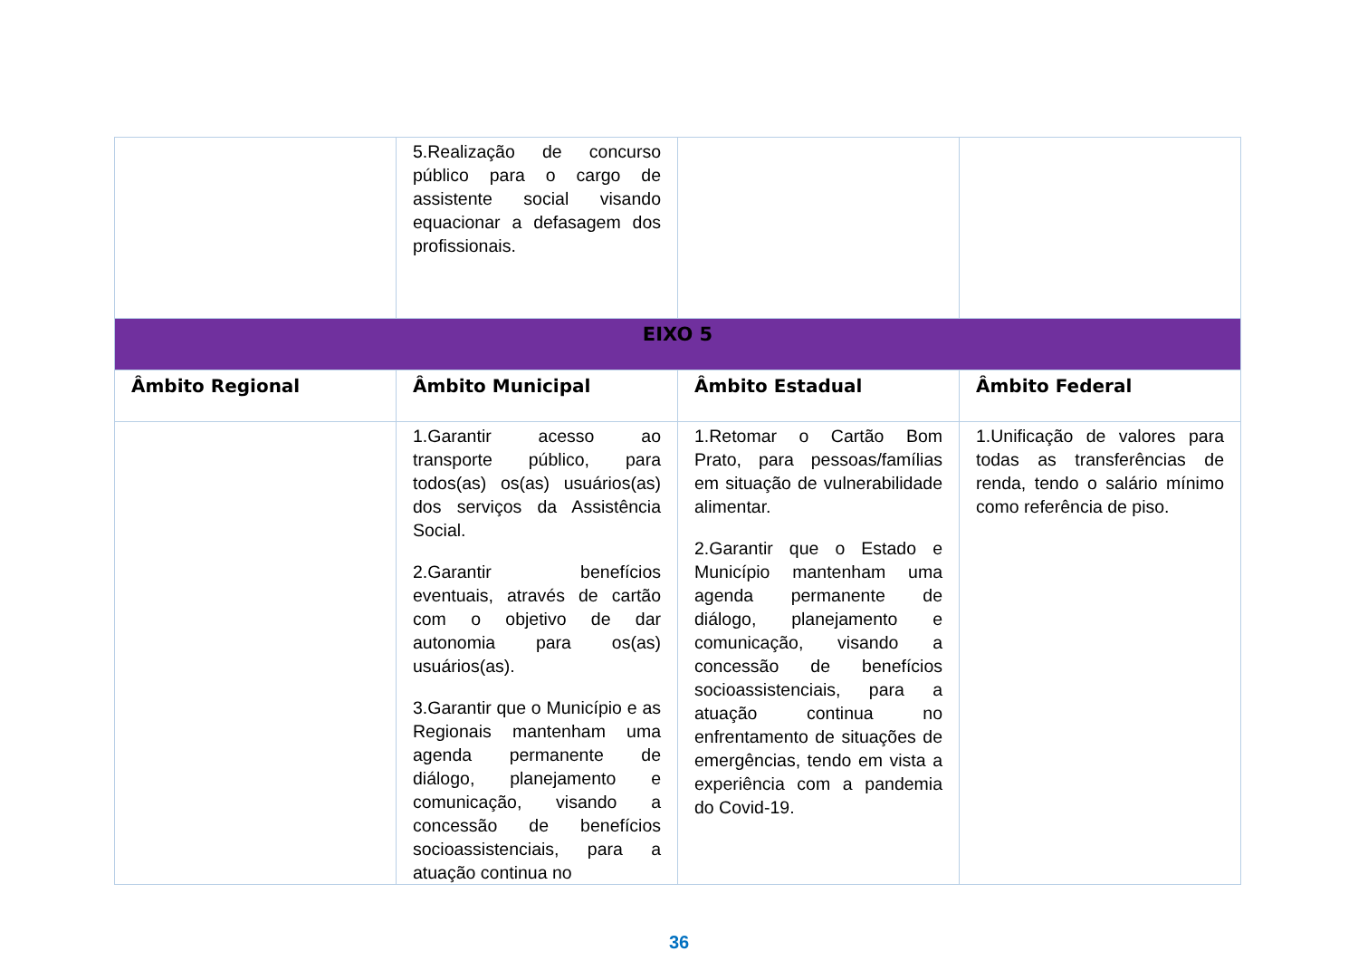| | 5.Realização de concurso público para o cargo de assistente social visando equacionar a defasagem dos profissionais. | | |
| EIXO 5 | | | |
| Âmbito Regional | Âmbito Municipal | Âmbito Estadual | Âmbito Federal |
| | 1.Garantir acesso ao transporte público, para todos(as) os(as) usuários(as) dos serviços da Assistência Social. 2.Garantir benefícios eventuais, através de cartão com o objetivo de dar autonomia para os(as) usuários(as). 3.Garantir que o Município e as Regionais mantenham uma agenda permanente de diálogo, planejamento e comunicação, visando a concessão de benefícios socioassistenciais, para a atuação continua no | 1.Retomar o Cartão Bom Prato, para pessoas/famílias em situação de vulnerabilidade alimentar. 2.Garantir que o Estado e Município mantenham uma agenda permanente de diálogo, planejamento e comunicação, visando a concessão de benefícios socioassistenciais, para a atuação continua no enfrentamento de situações de emergências, tendo em vista a experiência com a pandemia do Covid-19. | 1.Unificação de valores para todas as transferências de renda, tendo o salário mínimo como referência de piso. |
36